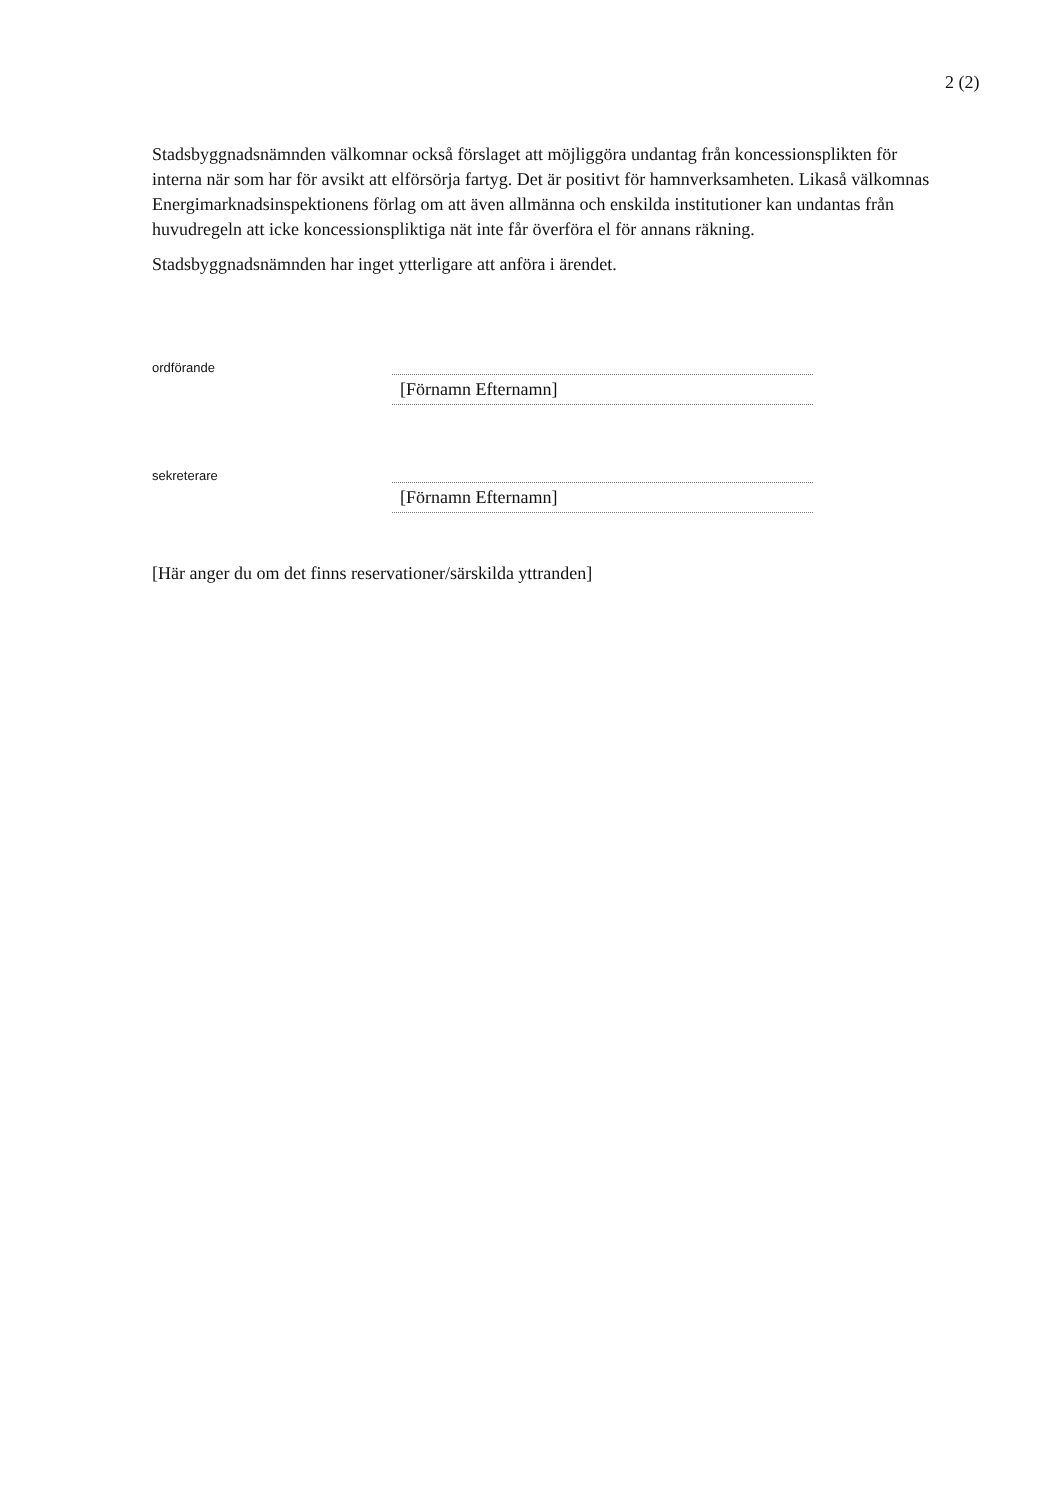2 (2)
Stadsbyggnadsnämnden välkomnar också förslaget att möjliggöra undantag från koncessionsplikten för interna när som har för avsikt att elförsörja fartyg. Det är positivt för hamnverksamheten. Likaså välkomnas Energimarknadsinspektionens förlag om att även allmänna och enskilda institutioner kan undantas från huvudregeln att icke koncessionspliktiga nät inte får överföra el för annans räkning.
Stadsbyggnadsnämnden har inget ytterligare att anföra i ärendet.
ordförande
[Förnamn Efternamn]
sekreterare
[Förnamn Efternamn]
[Här anger du om det finns reservationer/särskilda yttranden]